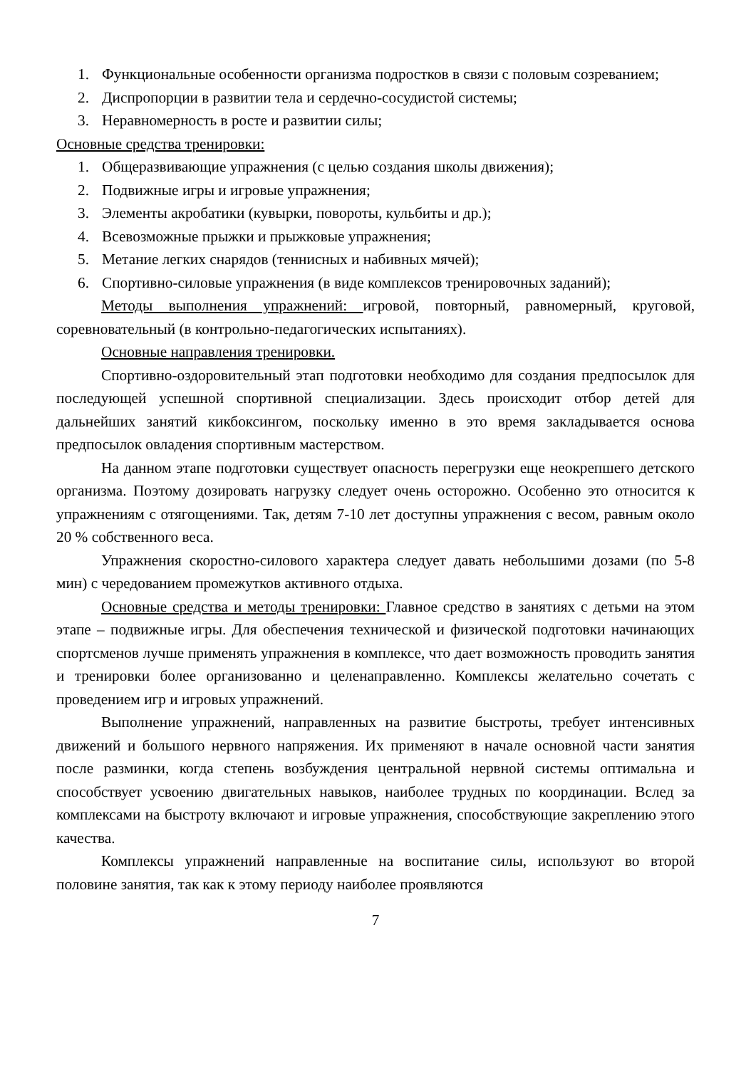1. Функциональные особенности организма подростков в связи с половым созреванием;
2. Диспропорции в развитии тела и сердечно-сосудистой системы;
3. Неравномерность в росте и развитии силы;
Основные средства тренировки:
1. Общеразвивающие упражнения (с целью создания школы движения);
2. Подвижные игры и игровые упражнения;
3. Элементы акробатики (кувырки, повороты, кульбиты и др.);
4. Всевозможные прыжки и прыжковые упражнения;
5. Метание легких снарядов (теннисных и набивных мячей);
6. Спортивно-силовые упражнения (в виде комплексов тренировочных заданий);
Методы выполнения упражнений: игровой, повторный, равномерный, круговой, соревновательный (в контрольно-педагогических испытаниях).
Основные направления тренировки.
Спортивно-оздоровительный этап подготовки необходимо для создания предпосылок для последующей успешной спортивной специализации. Здесь происходит отбор детей для дальнейших занятий кикбоксингом, поскольку именно в это время закладывается основа предпосылок овладения спортивным мастерством.
На данном этапе подготовки существует опасность перегрузки еще неокрепшего детского организма. Поэтому дозировать нагрузку следует очень осторожно. Особенно это относится к упражнениям с отягощениями. Так, детям 7-10 лет доступны упражнения с весом, равным около 20 % собственного веса.
Упражнения скоростно-силового характера следует давать небольшими дозами (по 5-8 мин) с чередованием промежутков активного отдыха.
Основные средства и методы тренировки: Главное средство в занятиях с детьми на этом этапе – подвижные игры. Для обеспечения технической и физической подготовки начинающих спортсменов лучше применять упражнения в комплексе, что дает возможность проводить занятия и тренировки более организованно и целенаправленно. Комплексы желательно сочетать с проведением игр и игровых упражнений.
Выполнение упражнений, направленных на развитие быстроты, требует интенсивных движений и большого нервного напряжения. Их применяют в начале основной части занятия после разминки, когда степень возбуждения центральной нервной системы оптимальна и способствует усвоению двигательных навыков, наиболее трудных по координации. Вслед за комплексами на быстроту включают и игровые упражнения, способствующие закреплению этого качества.
Комплексы упражнений направленные на воспитание силы, используют во второй половине занятия, так как к этому периоду наиболее проявляются
7